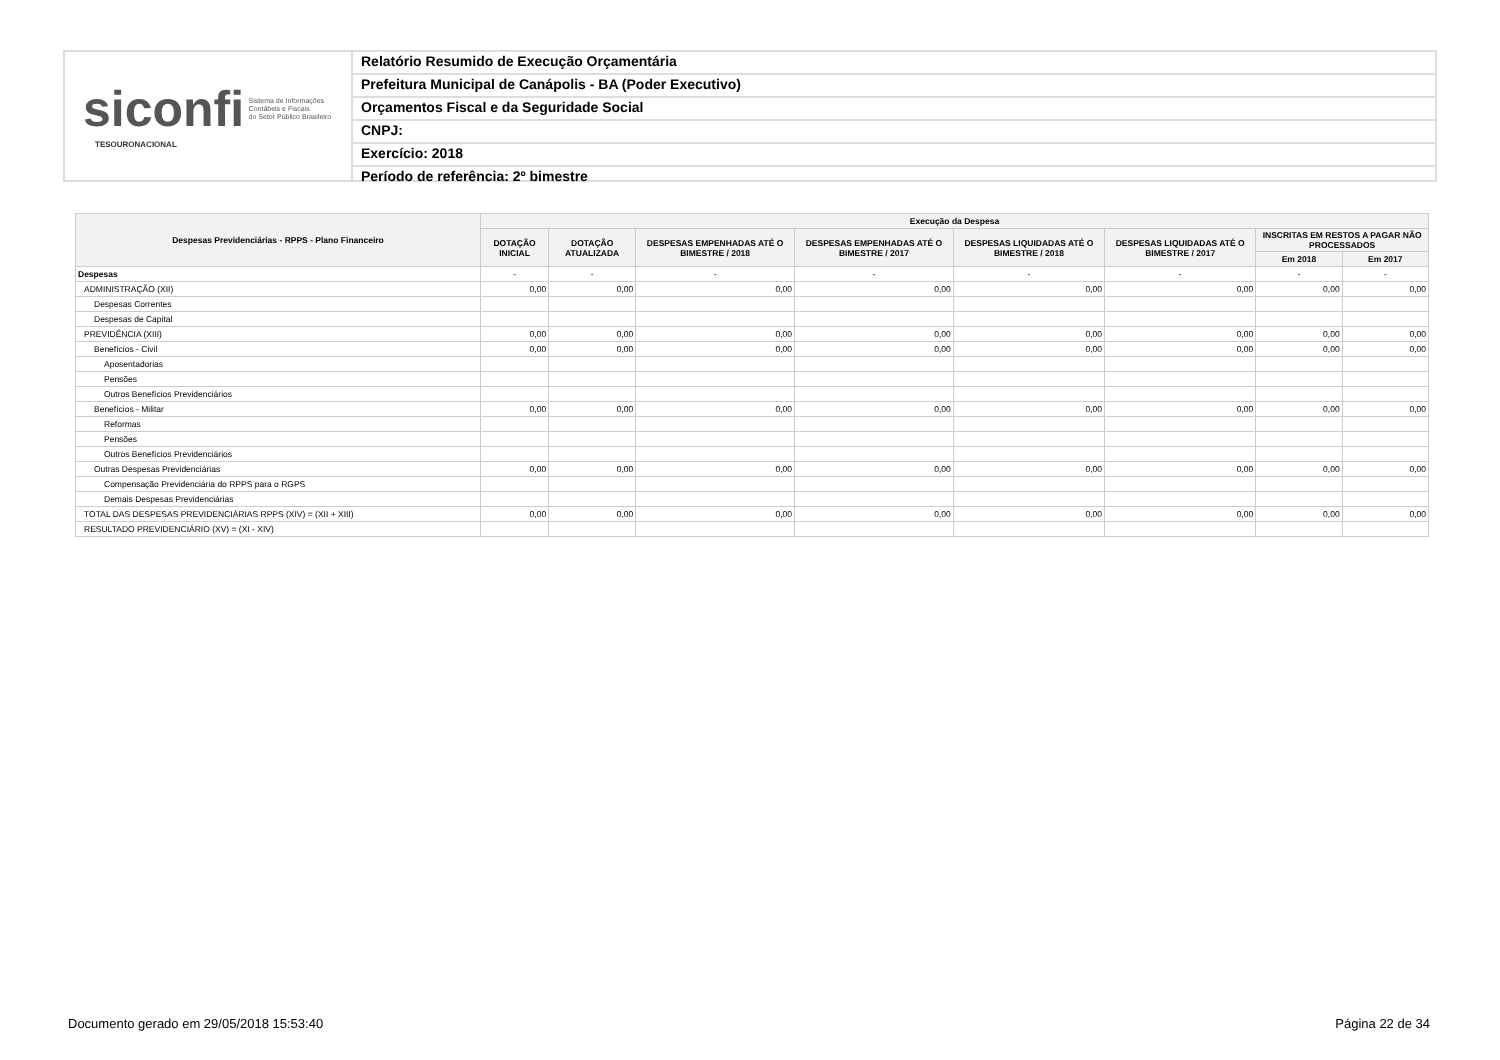siconfi Sistema de Informações
Contábeis e Fiscais
do Setor Público Brasileiro
TESOURONACIONAL
Relatório Resumido de Execução Orçamentária
Prefeitura Municipal de Canápolis - BA (Poder Executivo)
Orçamentos Fiscal e da Seguridade Social
CNPJ:
Exercício: 2018
Período de referência: 2º bimestre
| Despesas Previdenciárias - RPPS - Plano Financeiro | Execução da Despesa | | | | | | | |
| --- | --- | --- | --- | --- | --- | --- | --- | --- |
| | DOTAÇÃO INICIAL | DOTAÇÃO ATUALIZADA | DESPESAS EMPENHADAS ATÉ O BIMESTRE / 2018 | DESPESAS EMPENHADAS ATÉ O BIMESTRE / 2017 | DESPESAS LIQUIDADAS ATÉ O BIMESTRE / 2018 | DESPESAS LIQUIDADAS ATÉ O BIMESTRE / 2017 | INSCRITAS EM RESTOS A PAGAR NÃO PROCESSADOS | |
| | | | | | | | Em 2018 | Em 2017 |
| Despesas | - | - | - | - | - | - | - | - |
| ADMINISTRAÇÃO (XII) | 0,00 | 0,00 | 0,00 | 0,00 | 0,00 | 0,00 | 0,00 | 0,00 |
| Despesas Correntes | | | | | | | | |
| Despesas de Capital | | | | | | | | |
| PREVIDÊNCIA (XIII) | 0,00 | 0,00 | 0,00 | 0,00 | 0,00 | 0,00 | 0,00 | 0,00 |
| Benefícios - Civil | 0,00 | 0,00 | 0,00 | 0,00 | 0,00 | 0,00 | 0,00 | 0,00 |
| Aposentadorias | | | | | | | | |
| Pensões | | | | | | | | |
| Outros Benefícios Previdenciários | | | | | | | | |
| Benefícios - Militar | 0,00 | 0,00 | 0,00 | 0,00 | 0,00 | 0,00 | 0,00 | 0,00 |
| Reformas | | | | | | | | |
| Pensões | | | | | | | | |
| Outros Benefícios Previdenciários | | | | | | | | |
| Outras Despesas Previdenciárias | 0,00 | 0,00 | 0,00 | 0,00 | 0,00 | 0,00 | 0,00 | 0,00 |
| Compensação Previdenciária do RPPS para o RGPS | | | | | | | | |
| Demais Despesas Previdenciárias | | | | | | | | |
| TOTAL DAS DESPESAS PREVIDENCIÁRIAS RPPS (XIV) = (XII + XIII) | 0,00 | 0,00 | 0,00 | 0,00 | 0,00 | 0,00 | 0,00 | 0,00 |
| RESULTADO PREVIDENCIÁRIO (XV) = (XI - XIV) | | | | | | | | |
Documento gerado em 29/05/2018 15:53:40 Página 22 de 34